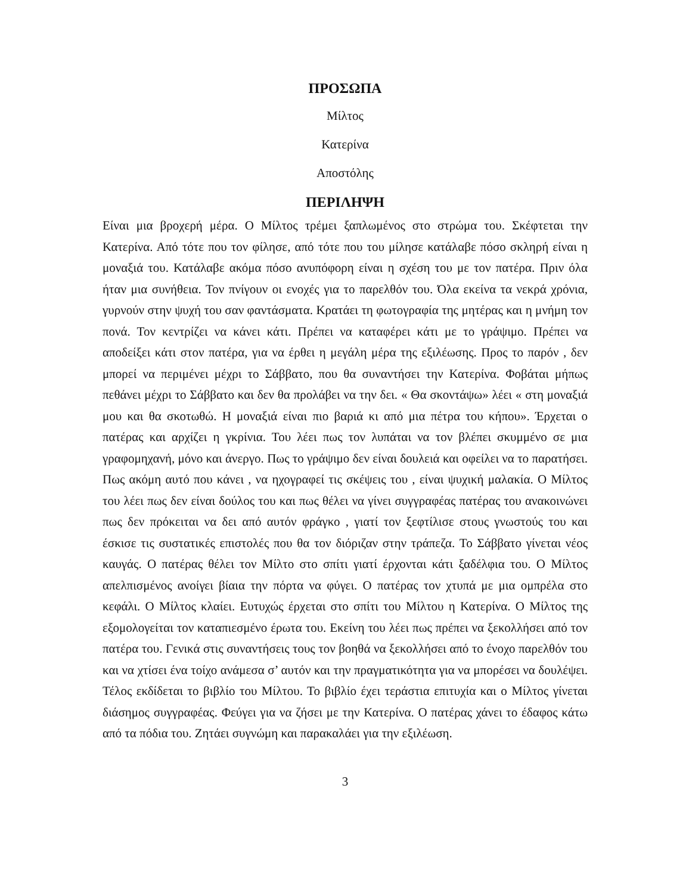ΠΡΟΣΩΠΑ
Μίλτος
Κατερίνα
Αποστόλης
ΠΕΡΙΛΗΨΗ
Είναι μια βροχερή μέρα. Ο Μίλτος τρέμει ξαπλωμένος στο στρώμα του. Σκέφτεται την Κατερίνα. Από τότε που τον φίλησε, από τότε που του μίλησε κατάλαβε πόσο σκληρή είναι η μοναξιά του. Κατάλαβε ακόμα πόσο ανυπόφορη είναι η σχέση του με τον πατέρα. Πριν όλα ήταν μια συνήθεια. Τον πνίγουν οι ενοχές για το παρελθόν του. Όλα εκείνα τα νεκρά χρόνια, γυρνούν στην ψυχή του σαν φαντάσματα. Κρατάει τη φωτογραφία της μητέρας και η μνήμη τον πονά. Τον κεντρίζει να κάνει κάτι. Πρέπει να καταφέρει κάτι με το γράψιμο. Πρέπει να αποδείξει κάτι στον πατέρα, για να έρθει η μεγάλη μέρα της εξιλέωσης. Προς το παρόν , δεν μπορεί να περιμένει μέχρι το Σάββατο, που θα συναντήσει την Κατερίνα. Φοβάται μήπως πεθάνει μέχρι το Σάββατο και δεν θα προλάβει να την δει. « Θα σκοντάψω» λέει « στη μοναξιά μου και θα σκοτωθώ. Η μοναξιά είναι πιο βαριά κι από μια πέτρα του κήπου». Έρχεται ο πατέρας και αρχίζει η γκρίνια. Του λέει πως τον λυπάται να τον βλέπει σκυμμένο σε μια γραφομηχανή, μόνο και άνεργο. Πως το γράψιμο δεν είναι δουλειά και οφείλει να το παρατήσει. Πως ακόμη αυτό που κάνει , να ηχογραφεί τις σκέψεις του , είναι ψυχική μαλακία. Ο Μίλτος του λέει πως δεν είναι δούλος του και πως θέλει να γίνει συγγραφέας πατέρας του ανακοινώνει πως δεν πρόκειται να δει από αυτόν φράγκο , γιατί τον ξεφτίλισε στους γνωστούς του και έσκισε τις συστατικές επιστολές που θα τον διόριζαν στην τράπεζα. Το Σάββατο γίνεται νέος καυγάς. Ο πατέρας θέλει τον Μίλτο στο σπίτι γιατί έρχονται κάτι ξαδέλφια του. Ο Μίλτος απελπισμένος ανοίγει βίαια την πόρτα να φύγει. Ο πατέρας τον χτυπά με μια ομπρέλα στο κεφάλι. Ο Μίλτος κλαίει. Ευτυχώς έρχεται στο σπίτι του Μίλτου η Κατερίνα. Ο Μίλτος της εξομολογείται τον καταπιεσμένο έρωτα του. Εκείνη του λέει πως πρέπει να ξεκολλήσει από τον πατέρα του. Γενικά στις συναντήσεις τους τον βοηθά να ξεκολλήσει από το ένοχο παρελθόν του και να χτίσει ένα τοίχο ανάμεσα σ’ αυτόν και την πραγματικότητα για να μπορέσει να δουλέψει. Τέλος εκδίδεται το βιβλίο του Μίλτου. Το βιβλίο έχει τεράστια επιτυχία και ο Μίλτος γίνεται διάσημος συγγραφέας. Φεύγει για να ζήσει με την Κατερίνα. Ο πατέρας χάνει το έδαφος κάτω από τα πόδια του. Ζητάει συγνώμη και παρακαλάει για την εξιλέωση.
3